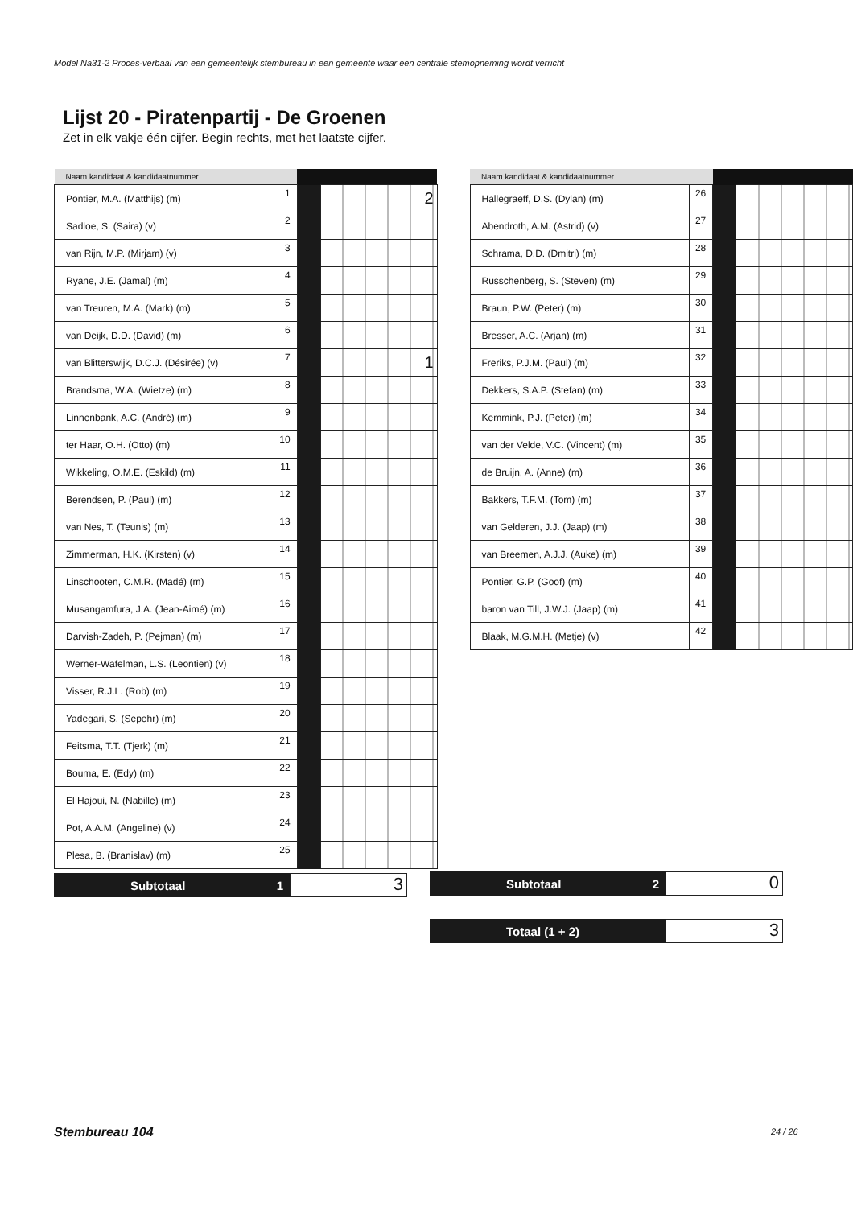Model Na31-2 Proces-verbaal van een gemeentelijk stembureau in een gemeente waar een centrale stemopneming wordt verricht
Lijst 20 - Piratenpartij - De Groenen
Zet in elk vakje één cijfer. Begin rechts, met het laatste cijfer.
| Naam kandidaat & kandidaatnummer | | | |
| --- | --- | --- | --- |
| Pontier, M.A. (Matthijs) (m) | 1 | | 2 |
| Sadloe, S. (Saira) (v) | 2 | | |
| van Rijn, M.P. (Mirjam) (v) | 3 | | |
| Ryane, J.E. (Jamal) (m) | 4 | | |
| van Treuren, M.A. (Mark) (m) | 5 | | |
| van Deijk, D.D. (David) (m) | 6 | | |
| van Blitterswijk, D.C.J. (Désirée) (v) | 7 | | 1 |
| Brandsma, W.A. (Wietze) (m) | 8 | | |
| Linnenbank, A.C. (André) (m) | 9 | | |
| ter Haar, O.H. (Otto) (m) | 10 | | |
| Wikkeling, O.M.E. (Eskild) (m) | 11 | | |
| Berendsen, P. (Paul) (m) | 12 | | |
| van Nes, T. (Teunis) (m) | 13 | | |
| Zimmerman, H.K. (Kirsten) (v) | 14 | | |
| Linschooten, C.M.R. (Madé) (m) | 15 | | |
| Musangamfura, J.A. (Jean-Aimé) (m) | 16 | | |
| Darvish-Zadeh, P. (Pejman) (m) | 17 | | |
| Werner-Wafelman, L.S. (Leontien) (v) | 18 | | |
| Visser, R.J.L. (Rob) (m) | 19 | | |
| Yadegari, S. (Sepehr) (m) | 20 | | |
| Feitsma, T.T. (Tjerk) (m) | 21 | | |
| Bouma, E. (Edy) (m) | 22 | | |
| El Hajoui, N. (Nabille) (m) | 23 | | |
| Pot, A.A.M. (Angeline) (v) | 24 | | |
| Plesa, B. (Branislav) (m) | 25 | | |
| Naam kandidaat & kandidaatnummer | | | |
| --- | --- | --- | --- |
| Hallegraeff, D.S. (Dylan) (m) | 26 | | |
| Abendroth, A.M. (Astrid) (v) | 27 | | |
| Schrama, D.D. (Dmitri) (m) | 28 | | |
| Russchenberg, S. (Steven) (m) | 29 | | |
| Braun, P.W. (Peter) (m) | 30 | | |
| Bresser, A.C. (Arjan) (m) | 31 | | |
| Freriks, P.J.M. (Paul) (m) | 32 | | |
| Dekkers, S.A.P. (Stefan) (m) | 33 | | |
| Kemmink, P.J. (Peter) (m) | 34 | | |
| van der Velde, V.C. (Vincent) (m) | 35 | | |
| de Bruijn, A. (Anne) (m) | 36 | | |
| Bakkers, T.F.M. (Tom) (m) | 37 | | |
| van Gelderen, J.J. (Jaap) (m) | 38 | | |
| van Breemen, A.J.J. (Auke) (m) | 39 | | |
| Pontier, G.P. (Goof) (m) | 40 | | |
| baron van Till, J.W.J. (Jaap) (m) | 41 | | |
| Blaak, M.G.M.H. (Metje) (v) | 42 | | |
Subtotaal 1
3
Subtotaal 2
0
Totaal (1 + 2)
3
Stembureau 104 24 / 26